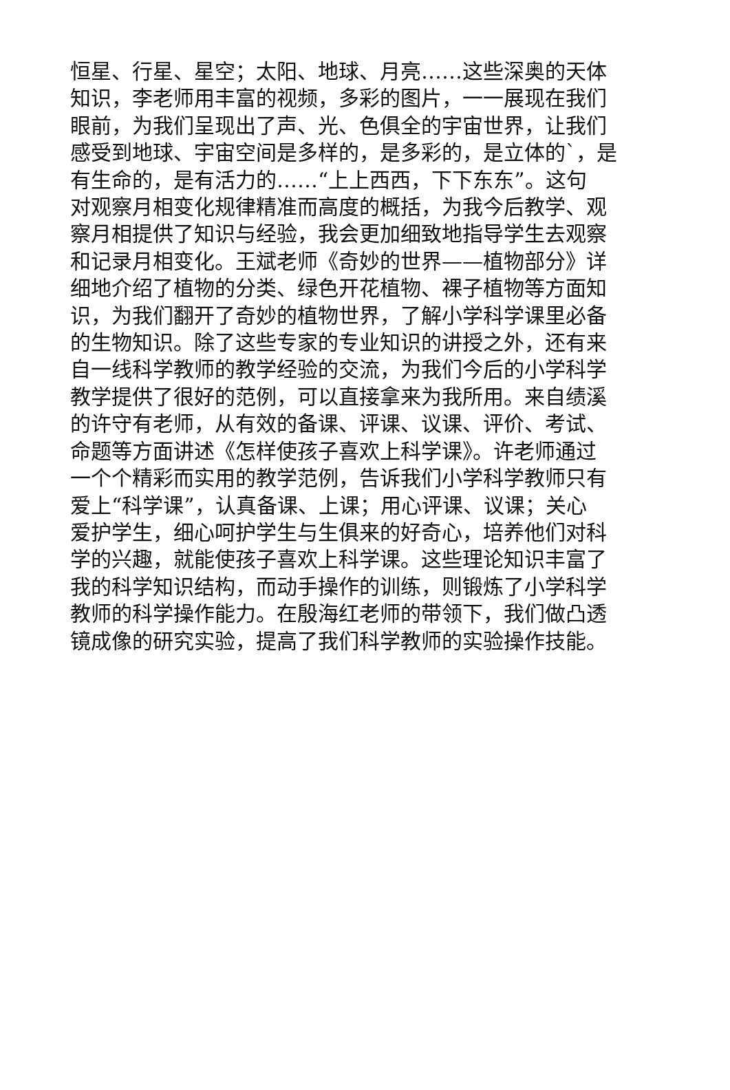恒星、行星、星空；太阳、地球、月亮……这些深奥的天体
知识，李老师用丰富的视频，多彩的图片，一一展现在我们
眼前，为我们呈现出了声、光、色俱全的宇宙世界，让我们
感受到地球、宇宙空间是多样的，是多彩的，是立体的`，是
有生命的，是有活力的……“上上西西，下下东东”。这句
对观察月相变化规律精准而高度的概括，为我今后教学、观
察月相提供了知识与经验，我会更加细致地指导学生去观察
和记录月相变化。王斌老师《奇妙的世界——植物部分》详
细地介绍了植物的分类、绿色开花植物、裸子植物等方面知
识，为我们翻开了奇妙的植物世界，了解小学科学课里必备
的生物知识。除了这些专家的专业知识的讲授之外，还有来
自一线科学教师的教学经验的交流，为我们今后的小学科学
教学提供了很好的范例，可以直接拿来为我所用。来自绩溪
的许守有老师，从有效的备课、评课、议课、评价、考试、
命题等方面讲述《怎样使孩子喜欢上科学课》。许老师通过
一个个精彩而实用的教学范例，告诉我们小学科学教师只有
爱上“科学课”，认真备课、上课；用心评课、议课；关心
爱护学生，细心呵护学生与生俱来的好奇心，培养他们对科
学的兴趣，就能使孩子喜欢上科学课。这些理论知识丰富了
我的科学知识结构，而动手操作的训练，则锻炼了小学科学
教师的科学操作能力。在殷海红老师的带领下，我们做凸透
镜成像的研究实验，提高了我们科学教师的实验操作技能。